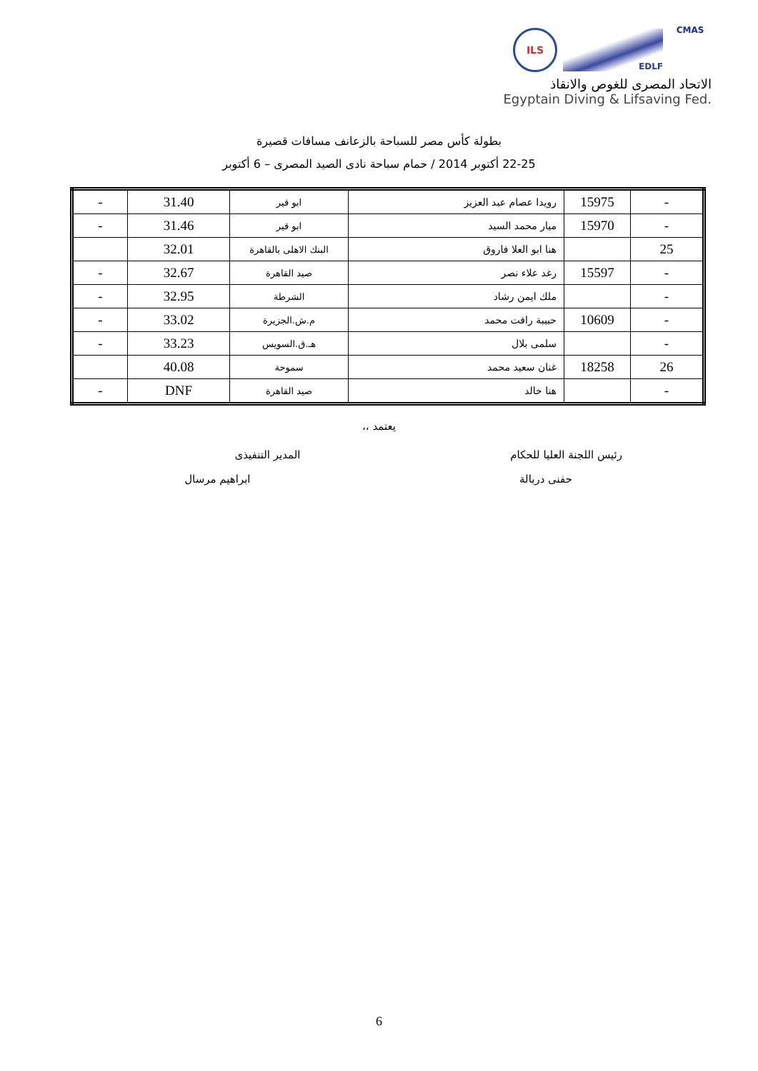ILS
EDLF
CMAS
الاتحاد المصرى للغوص والانقاذ
Egyptain Diving & Lifsaving Fed.
بطولة كأس مصر للسباحة بالزعانف مسافات قصيرة
22-25 أكتوبر 2014 / حمام سباحة نادى الصيد المصرى – 6 أكتوبر
| - | 15975 | رويدا عصام عبد العزيز | ابو قير | 31.40 | - |
| - | 15970 | ميار محمد السيد | ابو قير | 31.46 | - |
| 25 | | هنا ابو العلا فاروق | البنك الاهلى بالقاهرة | 32.01 | |
| - | 15597 | رغد علاء نصر | صيد القاهرة | 32.67 | - |
| - | | ملك ايمن رشاد | الشرطة | 32.95 | - |
| - | 10609 | حبيبة رافت محمد | م.ش.الجزيرة | 33.02 | - |
| - | | سلمى بلال | هـ.ق.السويس | 33.23 | - |
| 26 | 18258 | غنان سعيد محمد | سموحة | 40.08 | |
| - | | هنا خالد | صيد القاهرة | DNF | - |
يعتمد ،،
رئيس اللجنة العليا للحكام
حفنى دربالة
المدير التنفيذى
ابراهيم مرسال
6